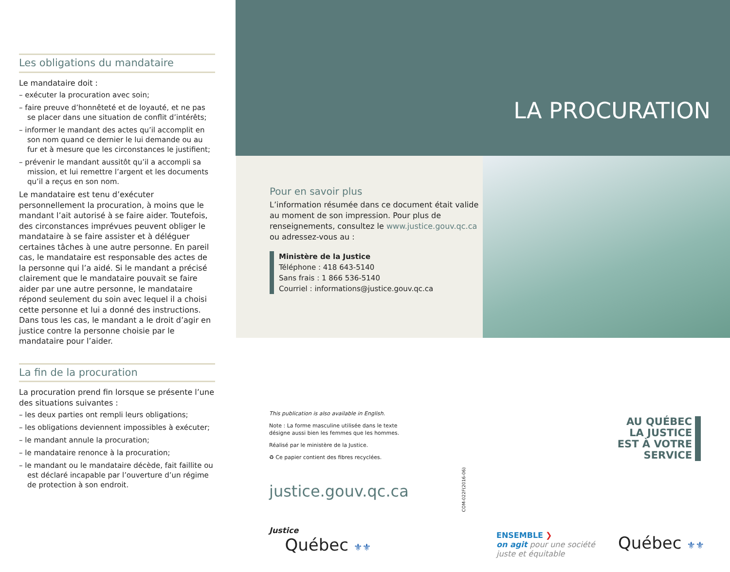Les obligations du mandataire
Le mandataire doit :
– exécuter la procuration avec soin;
– faire preuve d’honnêteté et de loyauté, et ne pas se placer dans une situation de conflit d’intérêts;
– informer le mandant des actes qu’il accomplit en son nom quand ce dernier le lui demande ou au fur et à mesure que les circonstances le justifient;
– prévenir le mandant aussitôt qu’il a accompli sa mission, et lui remettre l’argent et les documents qu’il a reçus en son nom.
Le mandataire est tenu d’exécuter personnellement la procuration, à moins que le mandant l’ait autorisé à se faire aider. Toutefois, des circonstances imprévues peuvent obliger le mandataire à se faire assister et à déléguer certaines tâches à une autre personne. En pareil cas, le mandataire est responsable des actes de la personne qui l’a aidé. Si le mandant a précisé clairement que le mandataire pouvait se faire aider par une autre personne, le mandataire répond seulement du soin avec lequel il a choisi cette personne et lui a donné des instructions. Dans tous les cas, le mandant a le droit d’agir en justice contre la personne choisie par le mandataire pour l’aider.
La fin de la procuration
La procuration prend fin lorsque se présente l’une des situations suivantes :
– les deux parties ont rempli leurs obligations;
– les obligations deviennent impossibles à exécuter;
– le mandant annule la procuration;
– le mandataire renonce à la procuration;
– le mandant ou le mandataire décède, fait faillite ou est déclaré incapable par l’ouverture d’un régime de protection à son endroit.
LA PROCURATION
Pour en savoir plus
L’information résumée dans ce document était valide au moment de son impression. Pour plus de renseignements, consultez le www.justice.gouv.qc.ca ou adressez-vous au :
Ministère de la Justice
Téléphone : 418 643-5140
Sans frais : 1 866 536-5140
Courriel : informations@justice.gouv.qc.ca
This publication is also available in English.
Note : La forme masculine utilisée dans le texte désigne aussi bien les femmes que les hommes.
Réalisé par le ministère de la Justice.
♻ Ce papier contient des fibres recyclées.
COM-022F(2016-06)
justice.gouv.qc.ca
AU QUÉBEC
LA JUSTICE
EST À VOTRE
SERVICE
Justice
Québec ⚜⚜
ENSEMBLE ❯
on agit pour une société
juste et équitable
Québec ⚜⚜